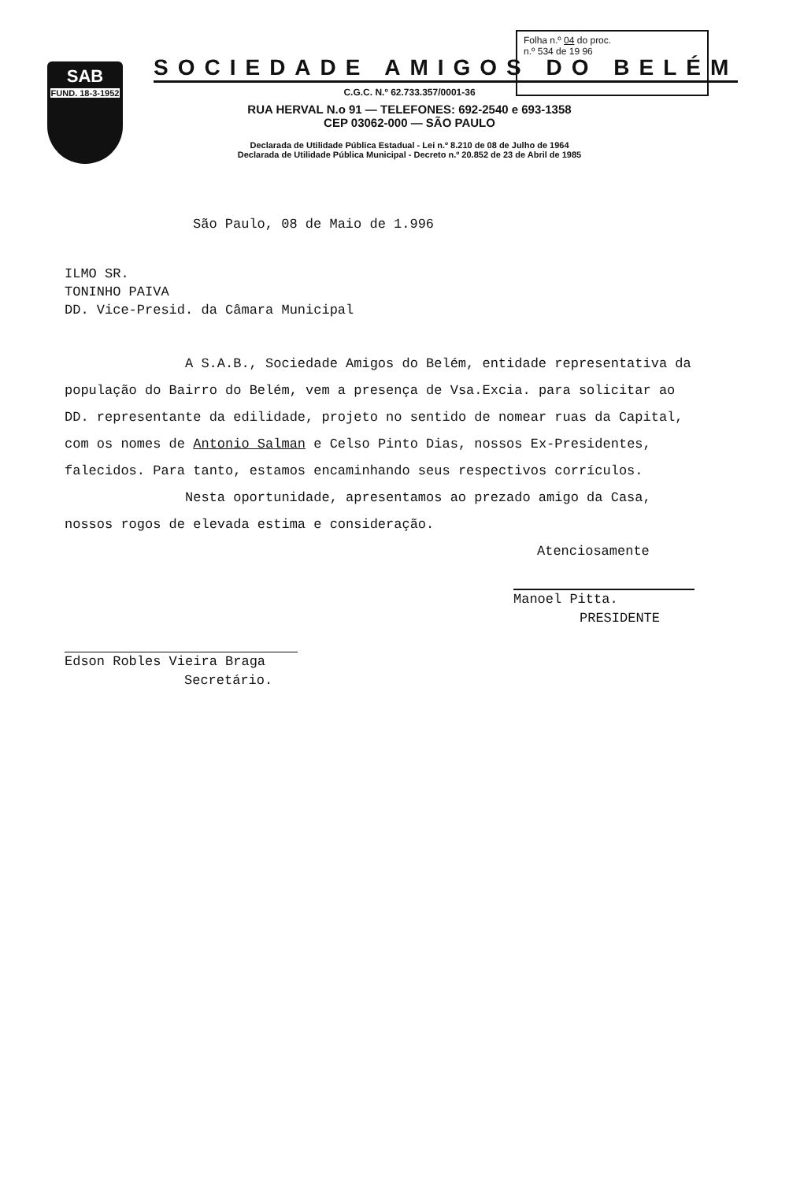SAB
FUND. 18-3-1952
Folha n.º 04 do proc.
n.º 534 de 19 96
SOCIEDADE AMIGOS DO BELÉM
C.G.C. N.º 62.733.357/0001-36
RUA HERVAL N.o 91 — TELEFONES: 692-2540 e 693-1358
CEP 03062-000 — SÃO PAULO
Declarada de Utilidade Pública Estadual - Lei n.º 8.210 de 08 de Julho de 1964
Declarada de Utilidade Pública Municipal - Decreto n.º 20.852 de 23 de Abril de 1985
São Paulo, 08 de Maio de 1.996
ILMO SR.
TONINHO PAIVA
DD. Vice-Presid. da Câmara Municipal
A S.A.B., Sociedade Amigos do Belém, entidade representativa da população do Bairro do Belém, vem a presença de Vsa.Excia. para solicitar ao DD. representante da edilidade, projeto no sentido de nomear ruas da Capital, com os nomes de Antonio Salman e Celso Pinto Dias, nossos Ex-Presidentes, falecidos. Para tanto, estamos encaminhando seus respectivos corrículos.
Nesta oportunidade, apresentamos ao prezado amigo da Casa, nossos rogos de elevada estima e consideração.
Atenciosamente
Edson Robles Vieira Braga
Secretário.
Manoel Pitta.
PRESIDENTE